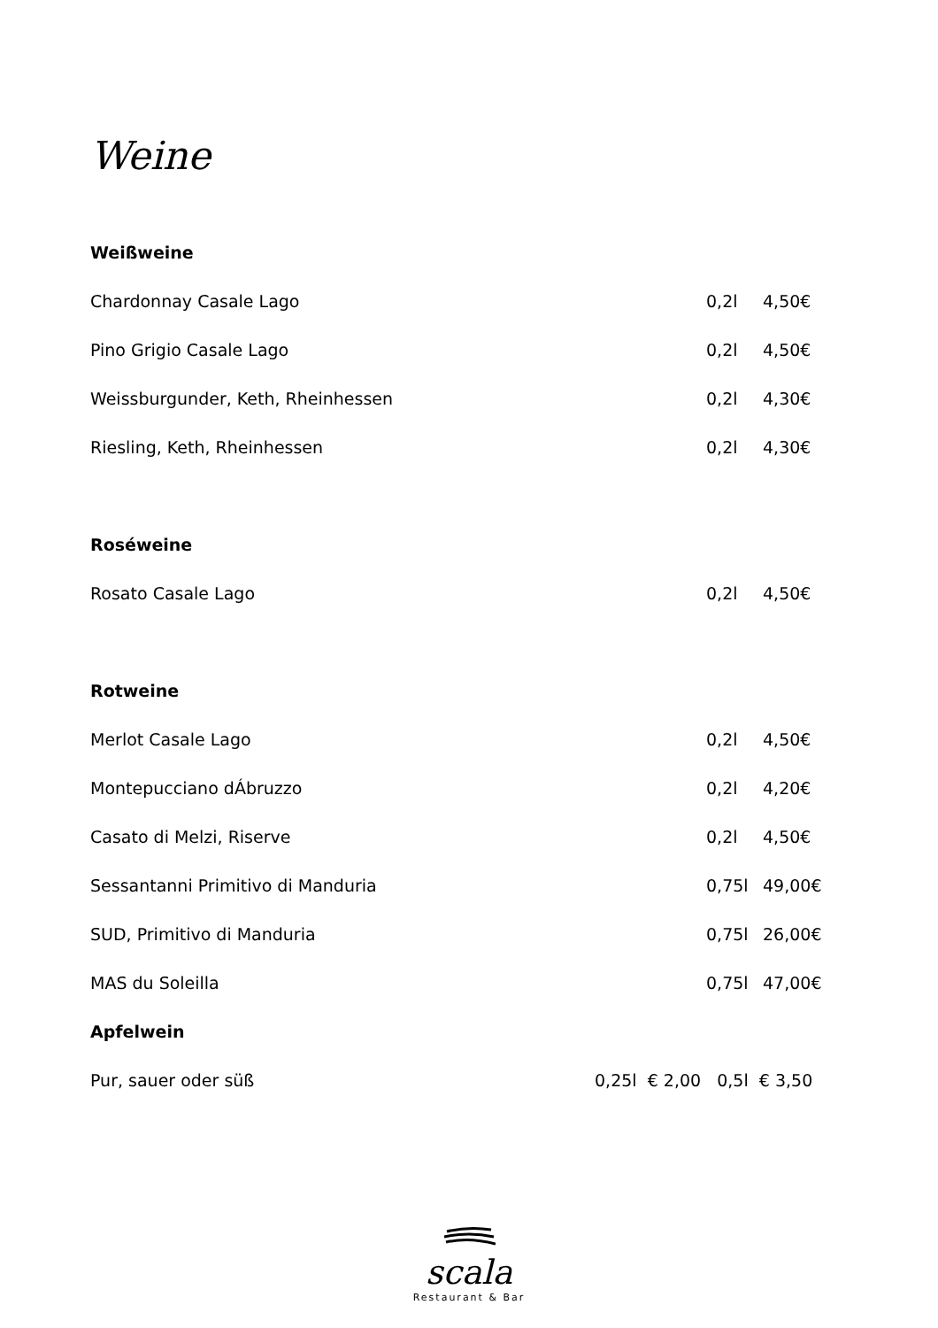Weine
Weißweine
| Chardonnay Casale Lago | 0,2l | 4,50€ |
| Pino Grigio Casale Lago | 0,2l | 4,50€ |
| Weissburgunder, Keth, Rheinhessen | 0,2l | 4,30€ |
| Riesling, Keth, Rheinhessen | 0,2l | 4,30€ |
Roséweine
| Rosato Casale Lago | 0,2l | 4,50€ |
Rotweine
| Merlot Casale Lago | 0,2l | 4,50€ |
| Montepucciano dÁbruzzo | 0,2l | 4,20€ |
| Casato di Melzi, Riserve | 0,2l | 4,50€ |
| Sessantanni Primitivo di Manduria | 0,75l | 49,00€ |
| SUD, Primitivo di Manduria | 0,75l | 26,00€ |
| MAS du Soleilla | 0,75l | 47,00€ |
Apfelwein
| Pur, sauer oder süß | 0,25l € 2,00 0,5l € 3,50 |
scala
Restaurant & Bar